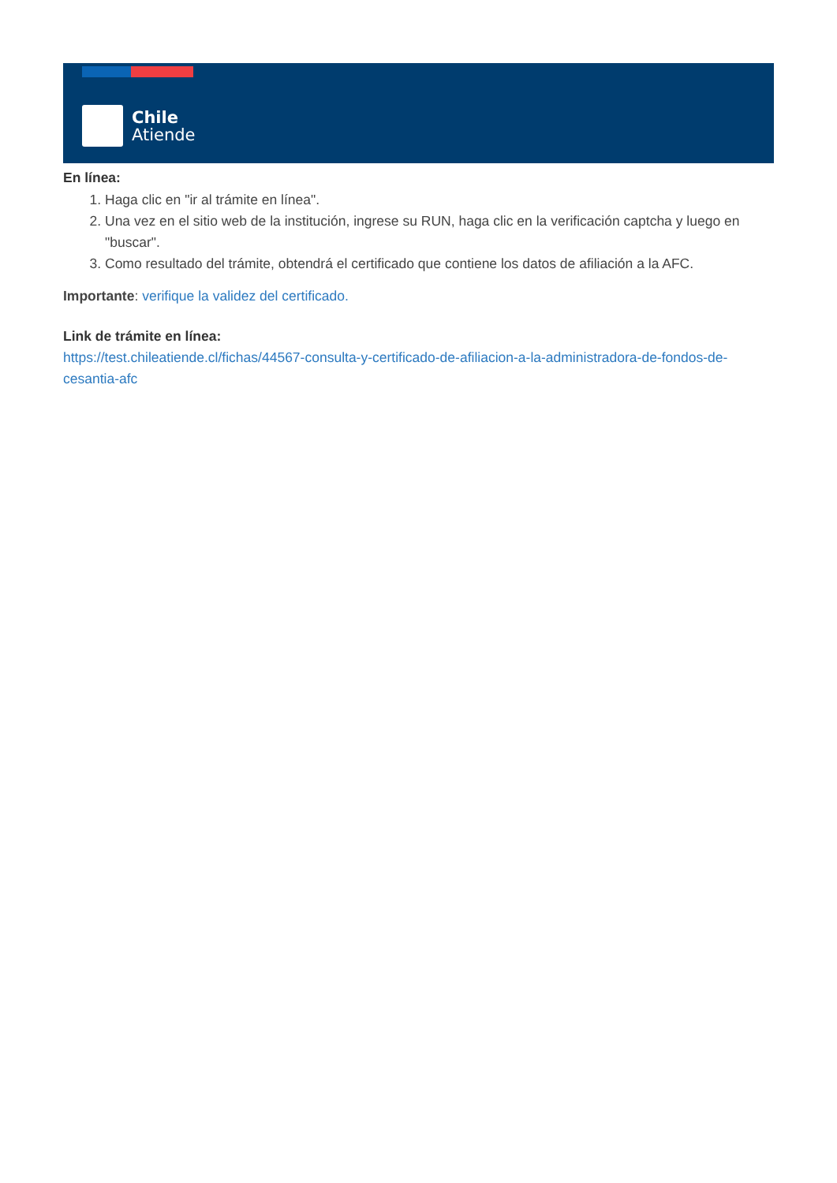Chile
Atiende
En línea:
1. Haga clic en "ir al trámite en línea".
2. Una vez en el sitio web de la institución, ingrese su RUN, haga clic en la verificación captcha y luego en "buscar".
3. Como resultado del trámite, obtendrá el certificado que contiene los datos de afiliación a la AFC.
Importante: verifique la validez del certificado.
Link de trámite en línea:
https://test.chileatiende.cl/fichas/44567-consulta-y-certificado-de-afiliacion-a-la-administradora-de-fondos-de-cesantia-afc